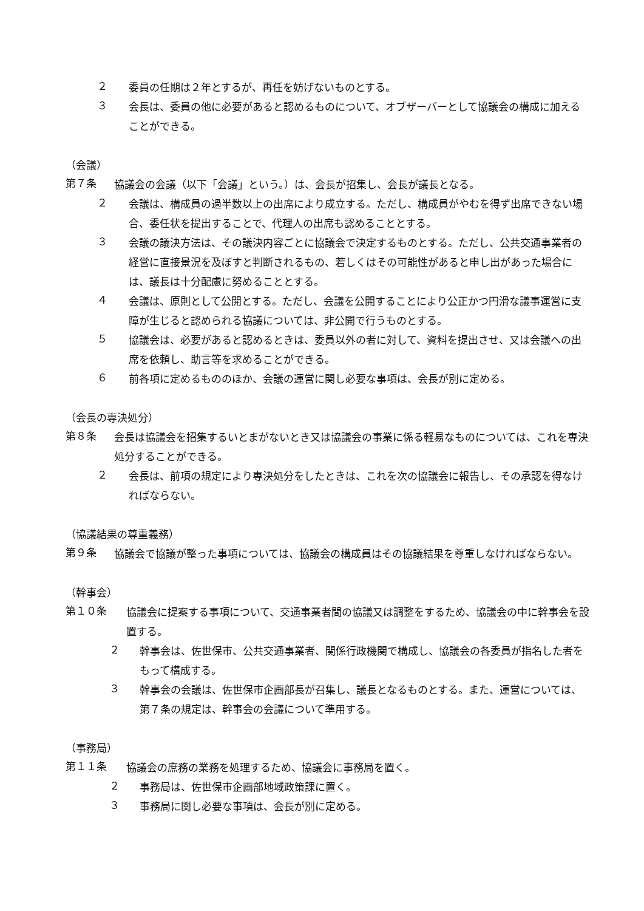２
委員の任期は２年とするが、再任を妨げないものとする。
３
会長は、委員の他に必要があると認めるものについて、オブザーバーとして協議会の構成に加えることができる。
（会議）
第７条
協議会の会議（以下「会議」という。）は、会長が招集し、会長が議長となる。
２
会議は、構成員の過半数以上の出席により成立する。ただし、構成員がやむを得ず出席できない場合、委任状を提出することで、代理人の出席も認めることとする。
３
会議の議決方法は、その議決内容ごとに協議会で決定するものとする。ただし、公共交通事業者の経営に直接景況を及ぼすと判断されるもの、若しくはその可能性があると申し出があった場合には、議長は十分配慮に努めることとする。
４
会議は、原則として公開とする。ただし、会議を公開することにより公正かつ円滑な議事運営に支障が生じると認められる協議については、非公開で行うものとする。
５
協議会は、必要があると認めるときは、委員以外の者に対して、資料を提出させ、又は会議への出席を依頼し、助言等を求めることができる。
６
前各項に定めるもののほか、会議の運営に関し必要な事項は、会長が別に定める。
（会長の専決処分）
第８条
会長は協議会を招集するいとまがないとき又は協議会の事業に係る軽易なものについては、これを専決処分することができる。
２
会長は、前項の規定により専決処分をしたときは、これを次の協議会に報告し、その承認を得なければならない。
（協議結果の尊重義務）
第９条
協議会で協議が整った事項については、協議会の構成員はその協議結果を尊重しなければならない。
（幹事会）
第１０条
協議会に提案する事項について、交通事業者間の協議又は調整をするため、協議会の中に幹事会を設置する。
２
幹事会は、佐世保市、公共交通事業者、関係行政機関で構成し、協議会の各委員が指名した者をもって構成する。
３
幹事会の会議は、佐世保市企画部長が召集し、議長となるものとする。また、運営については、第７条の規定は、幹事会の会議について準用する。
（事務局）
第１１条
協議会の庶務の業務を処理するため、協議会に事務局を置く。
２
事務局は、佐世保市企画部地域政策課に置く。
３
事務局に関し必要な事項は、会長が別に定める。